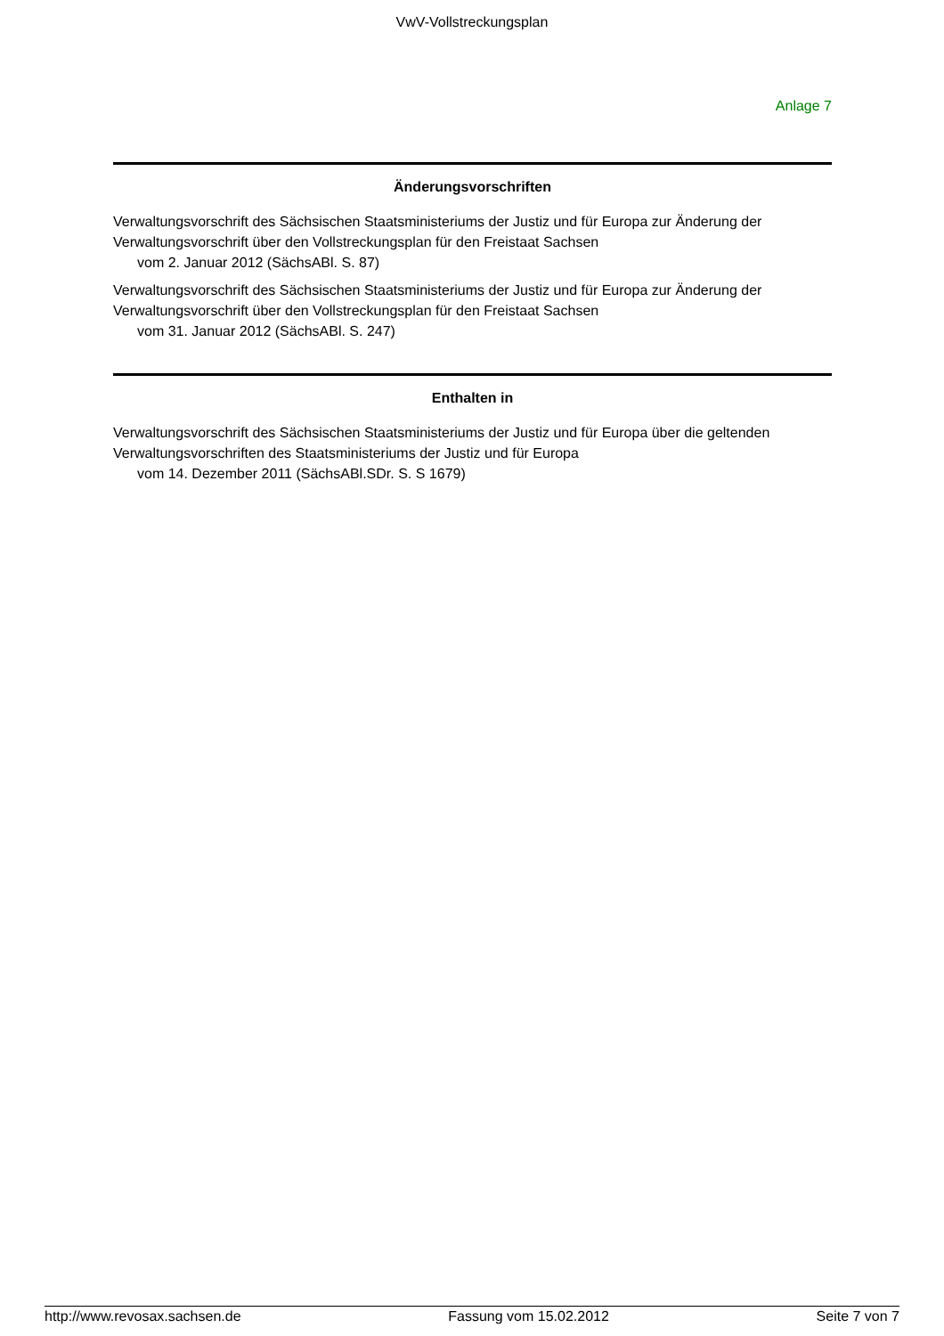VwV-Vollstreckungsplan
Anlage 7
Änderungsvorschriften
Verwaltungsvorschrift des Sächsischen Staatsministeriums der Justiz und für Europa zur Änderung der Verwaltungsvorschrift über den Vollstreckungsplan für den Freistaat Sachsen
vom 2. Januar 2012 (SächsABl. S. 87)
Verwaltungsvorschrift des Sächsischen Staatsministeriums der Justiz und für Europa zur Änderung der Verwaltungsvorschrift über den Vollstreckungsplan für den Freistaat Sachsen
vom 31. Januar 2012 (SächsABl. S. 247)
Enthalten in
Verwaltungsvorschrift des Sächsischen Staatsministeriums der Justiz und für Europa über die geltenden Verwaltungsvorschriften des Staatsministeriums der Justiz und für Europa
vom 14. Dezember 2011 (SächsABl.SDr. S. S 1679)
http://www.revosax.sachsen.de Fassung vom 15.02.2012 Seite 7 von 7